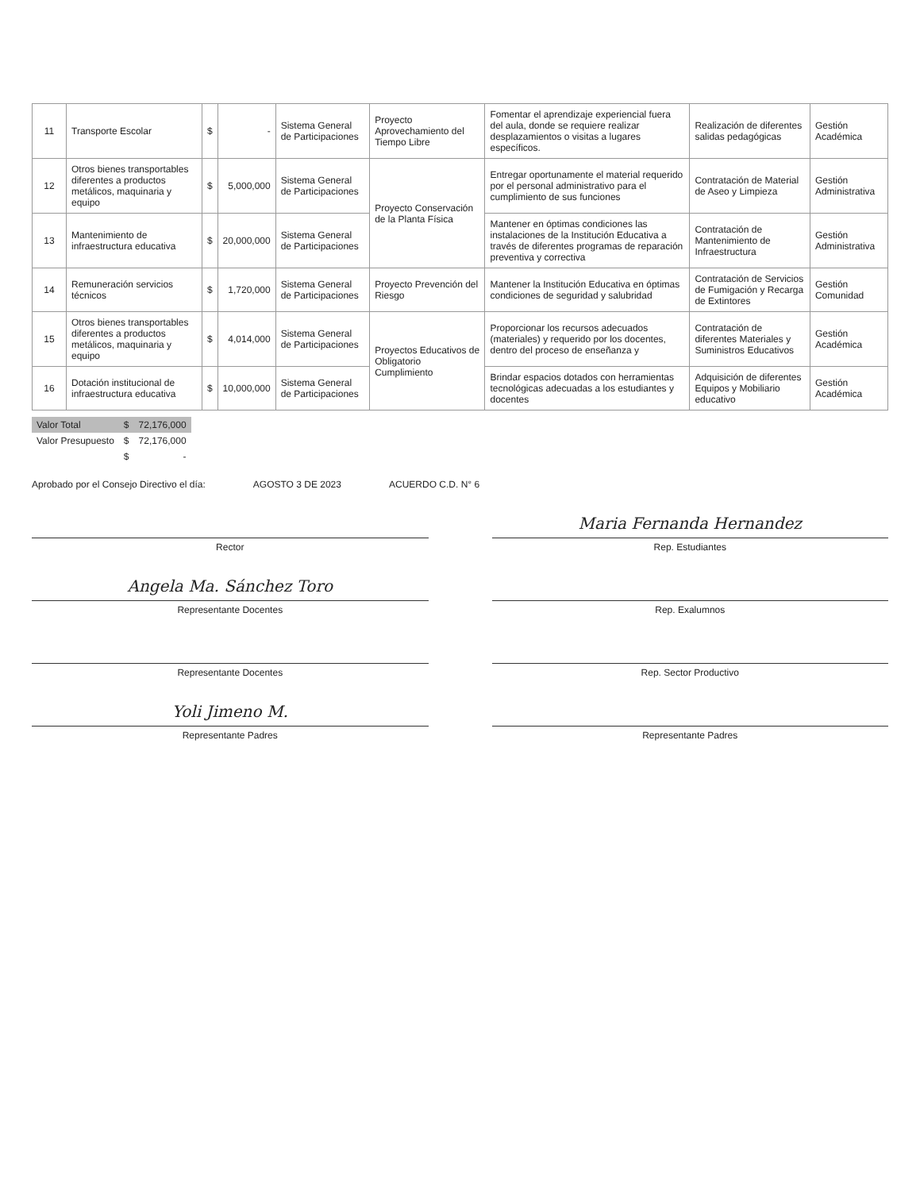| 11 | Transporte Escolar | $ | - | Sistema General de Participaciones | Proyecto Aprovechamiento del Tiempo Libre | Fomentar el aprendizaje experiencial fuera del aula, donde se requiere realizar desplazamientos o visitas a lugares específicos. | Realización de diferentes salidas pedagógicas | Gestión Académica |
| 12 | Otros bienes transportables diferentes a productos metálicos, maquinaria y equipo | $ | 5,000,000 | Sistema General de Participaciones | Proyecto Conservación de la Planta Física | Entregar oportunamente el material requerido por el personal administrativo para el cumplimiento de sus funciones | Contratación de Material de Aseo y Limpieza | Gestión Administrativa |
| 13 | Mantenimiento de infraestructura educativa | $ | 20,000,000 | Sistema General de Participaciones | | Mantener en óptimas condiciones las instalaciones de la Institución Educativa a través de diferentes programas de reparación preventiva y correctiva | Contratación de Mantenimiento de Infraestructura | Gestión Administrativa |
| 14 | Remuneración servicios técnicos | $ | 1,720,000 | Sistema General de Participaciones | Proyecto Prevención del Riesgo | Mantener la Institución Educativa en óptimas condiciones de seguridad y salubridad | Contratación de Servicios de Fumigación y Recarga de Extintores | Gestión Comunidad |
| 15 | Otros bienes transportables diferentes a productos metálicos, maquinaria y equipo | $ | 4,014,000 | Sistema General de Participaciones | Proyectos Educativos de Obligatorio Cumplimiento | Proporcionar los recursos adecuados (materiales) y requerido por los docentes, dentro del proceso de enseñanza y | Contratación de diferentes Materiales y Suministros Educativos | Gestión Académica |
| 16 | Dotación institucional de infraestructura educativa | $ | 10,000,000 | Sistema General de Participaciones | | Brindar espacios dotados con herramientas tecnológicas adecuadas a los estudiantes y docentes | Adquisición de diferentes Equipos y Mobiliario educativo | Gestión Académica |
| Valor Total | $ | 72,176,000 |
| Valor Presupuesto | $ | 72,176,000 |
| | $ | - |
Aprobado por el Consejo Directivo el día: AGOSTO 3 DE 2023 ACUERDO C.D. N° 6
Rector
Maria Fernanda Hernandez
Rep. Estudiantes
Angela Ma. Sánchez Toro
Representante Docentes
Rep. Exalumnos
Representante Docentes
Rep. Sector Productivo
Yoli Jimeno M.
Representante Padres
Representante Padres